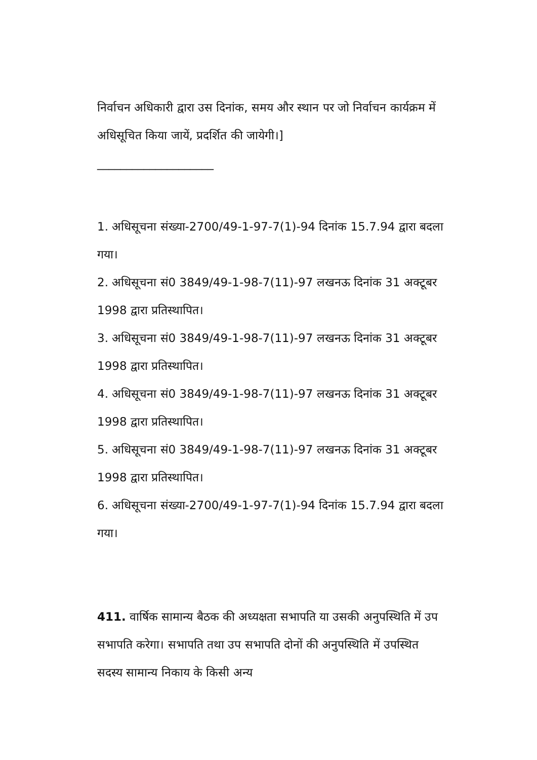निर्वाचन अधिकारी द्वारा उस दिनांक, समय और स्थान पर जो निर्वाचन कार्यक्रम में अधिसूचित किया जायें, प्रदर्शित की जायेगी।]
____________________
1. अधिसूचना संख्या-2700/49-1-97-7(1)-94 दिनांक 15.7.94 द्वारा बदला गया।
2. अधिसूचना सं0 3849/49-1-98-7(11)-97 लखनऊ दिनांक 31 अक्टूबर 1998 द्वारा प्रतिस्थापित।
3. अधिसूचना सं0 3849/49-1-98-7(11)-97 लखनऊ दिनांक 31 अक्टूबर 1998 द्वारा प्रतिस्थापित।
4. अधिसूचना सं0 3849/49-1-98-7(11)-97 लखनऊ दिनांक 31 अक्टूबर 1998 द्वारा प्रतिस्थापित।
5. अधिसूचना सं0 3849/49-1-98-7(11)-97 लखनऊ दिनांक 31 अक्टूबर 1998 द्वारा प्रतिस्थापित।
6. अधिसूचना संख्या-2700/49-1-97-7(1)-94 दिनांक 15.7.94 द्वारा बदला गया।
411. वार्षिक सामान्य बैठक की अध्यक्षता सभापति या उसकी अनुपस्थिति में उप सभापति करेगा। सभापति तथा उप सभापति दोनों की अनुपस्थिति में उपस्थित सदस्य सामान्य निकाय के किसी अन्य